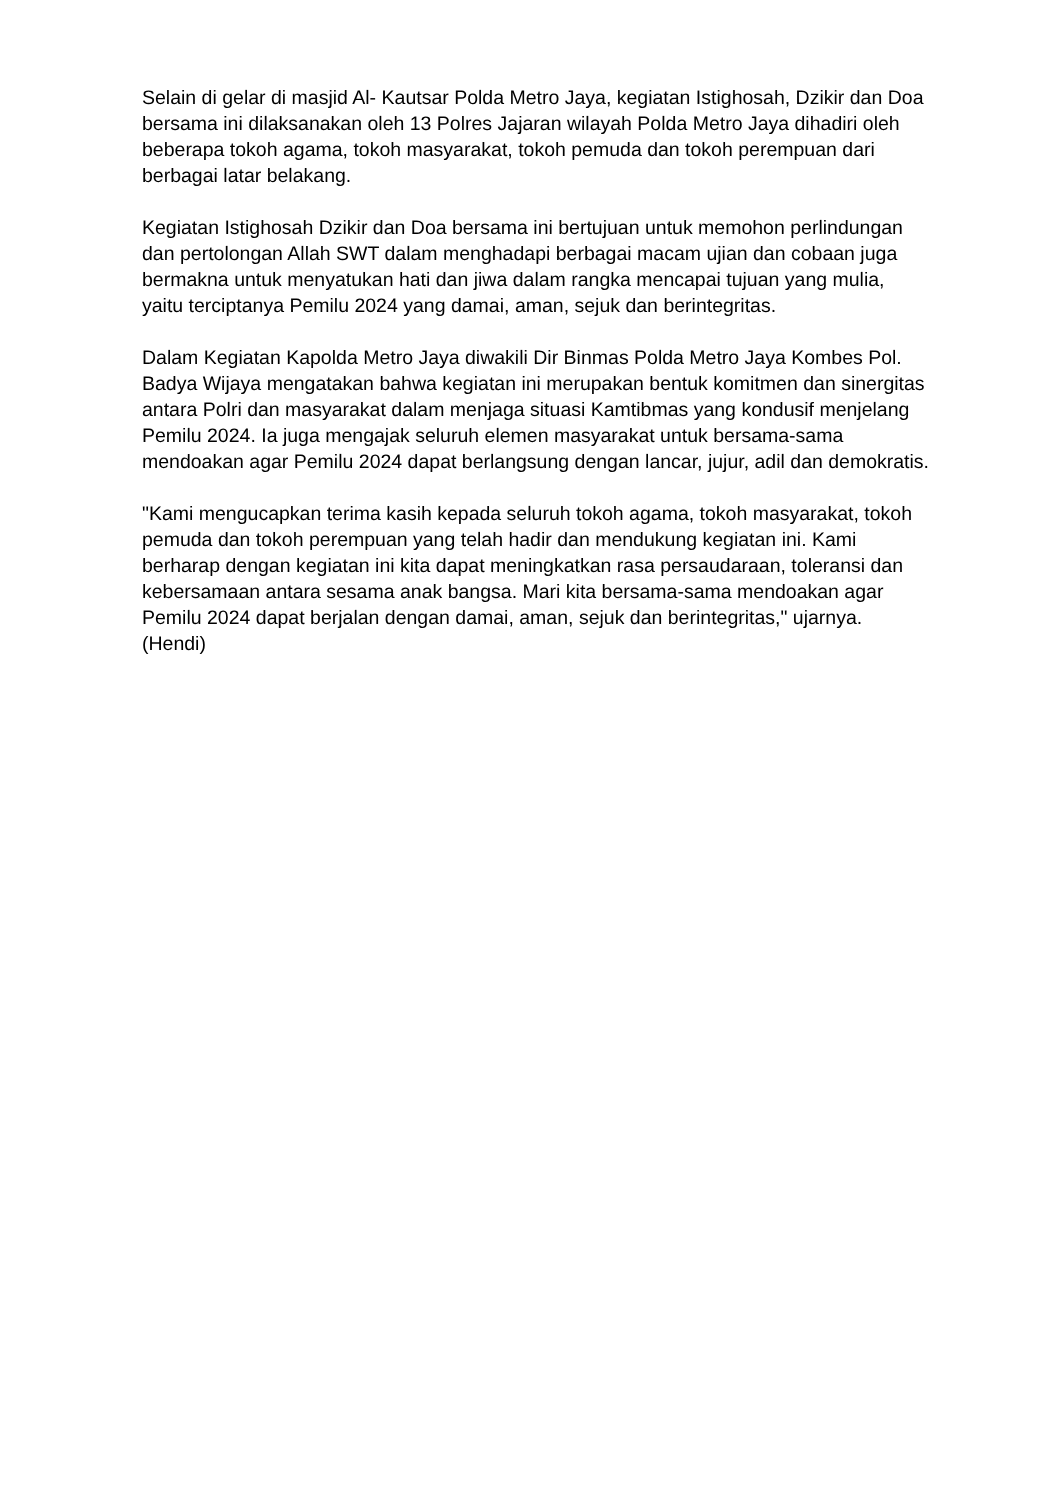Selain di gelar di masjid Al- Kautsar Polda Metro Jaya, kegiatan Istighosah, Dzikir dan Doa bersama ini dilaksanakan oleh 13 Polres Jajaran wilayah Polda Metro Jaya dihadiri oleh beberapa tokoh agama, tokoh masyarakat, tokoh pemuda dan tokoh perempuan dari berbagai latar belakang.
Kegiatan Istighosah Dzikir dan Doa bersama ini bertujuan untuk memohon perlindungan dan pertolongan Allah SWT dalam menghadapi berbagai macam ujian dan cobaan juga bermakna untuk menyatukan hati dan jiwa dalam rangka mencapai tujuan yang mulia, yaitu terciptanya Pemilu 2024 yang damai, aman, sejuk dan berintegritas.
Dalam Kegiatan Kapolda Metro Jaya diwakili Dir Binmas Polda Metro Jaya Kombes Pol. Badya Wijaya mengatakan bahwa kegiatan ini merupakan bentuk komitmen dan sinergitas antara Polri dan masyarakat dalam menjaga situasi Kamtibmas yang kondusif menjelang Pemilu 2024. Ia juga mengajak seluruh elemen masyarakat untuk bersama-sama mendoakan agar Pemilu 2024 dapat berlangsung dengan lancar, jujur, adil dan demokratis.
"Kami mengucapkan terima kasih kepada seluruh tokoh agama, tokoh masyarakat, tokoh pemuda dan tokoh perempuan yang telah hadir dan mendukung kegiatan ini. Kami berharap dengan kegiatan ini kita dapat meningkatkan rasa persaudaraan, toleransi dan kebersamaan antara sesama anak bangsa. Mari kita bersama-sama mendoakan agar Pemilu 2024 dapat berjalan dengan damai, aman, sejuk dan berintegritas," ujarnya. (Hendi)